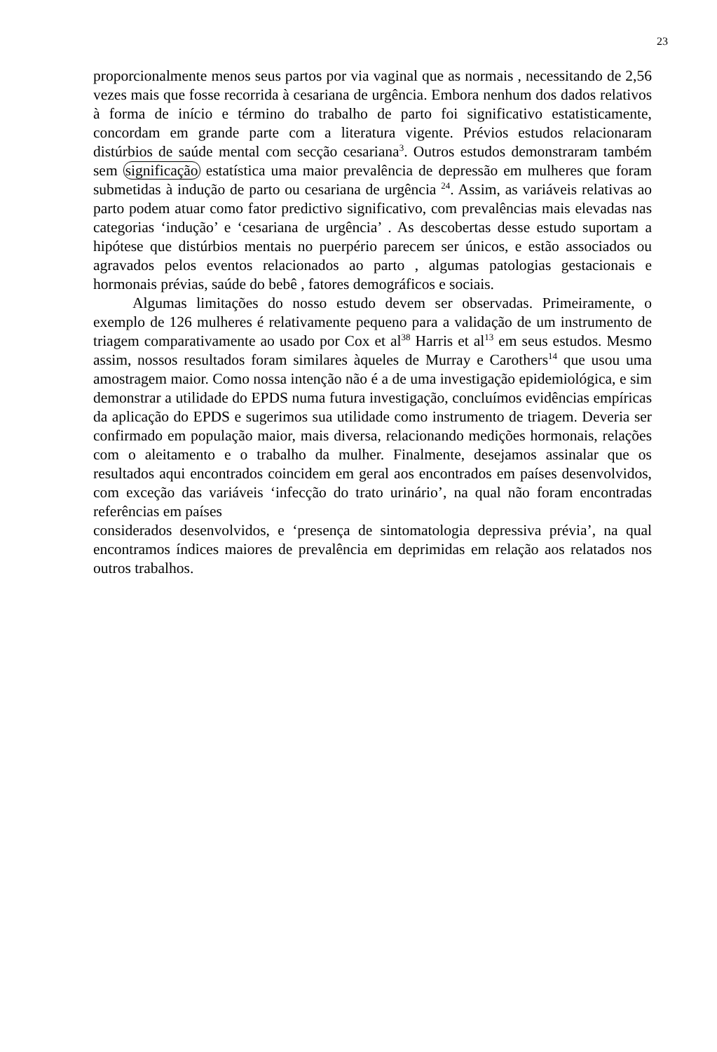23
proporcionalmente menos seus partos por via vaginal que as normais , necessitando de 2,56 vezes mais que fosse recorrida à cesariana de urgência. Embora nenhum dos dados relativos à forma de início e término do trabalho de parto foi significativo estatisticamente, concordam em grande parte com a literatura vigente. Prévios estudos relacionaram distúrbios de saúde mental com secção cesariana<sup>3</sup>. Outros estudos demonstraram também sem significação estatística uma maior prevalência de depressão em mulheres que foram submetidas à indução de parto ou cesariana de urgência <sup>24</sup>. Assim, as variáveis relativas ao parto podem atuar como fator predictivo significativo, com prevalências mais elevadas nas categorias ‘indução’ e ‘cesariana de urgência’ . As descobertas desse estudo suportam a hipótese que distúrbios mentais no puerpério parecem ser únicos, e estão associados ou agravados pelos eventos relacionados ao parto , algumas patologias gestacionais e hormonais prévias, saúde do bebê , fatores demográficos e sociais.
Algumas limitações do nosso estudo devem ser observadas. Primeiramente, o exemplo de 126 mulheres é relativamente pequeno para a validação de um instrumento de triagem comparativamente ao usado por Cox et al<sup>38</sup> Harris et al<sup>13</sup> em seus estudos. Mesmo assim, nossos resultados foram similares àqueles de Murray e Carothers<sup>14</sup> que usou uma amostragem maior. Como nossa intenção não é a de uma investigação epidemiológica, e sim demonstrar a utilidade do EPDS numa futura investigação, concluímos evidências empíricas da aplicação do EPDS e sugerimos sua utilidade como instrumento de triagem. Deveria ser confirmado em população maior, mais diversa, relacionando medições hormonais, relações com o aleitamento e o trabalho da mulher. Finalmente, desejamos assinalar que os resultados aqui encontrados coincidem em geral aos encontrados em países desenvolvidos, com exceção das variáveis ‘infecção do trato urinário’, na qual não foram encontradas referências em países
considerados desenvolvidos, e ‘presença de sintomatologia depressiva prévia’, na qual encontramos índices maiores de prevalência em deprimidas em relação aos relatados nos outros trabalhos.